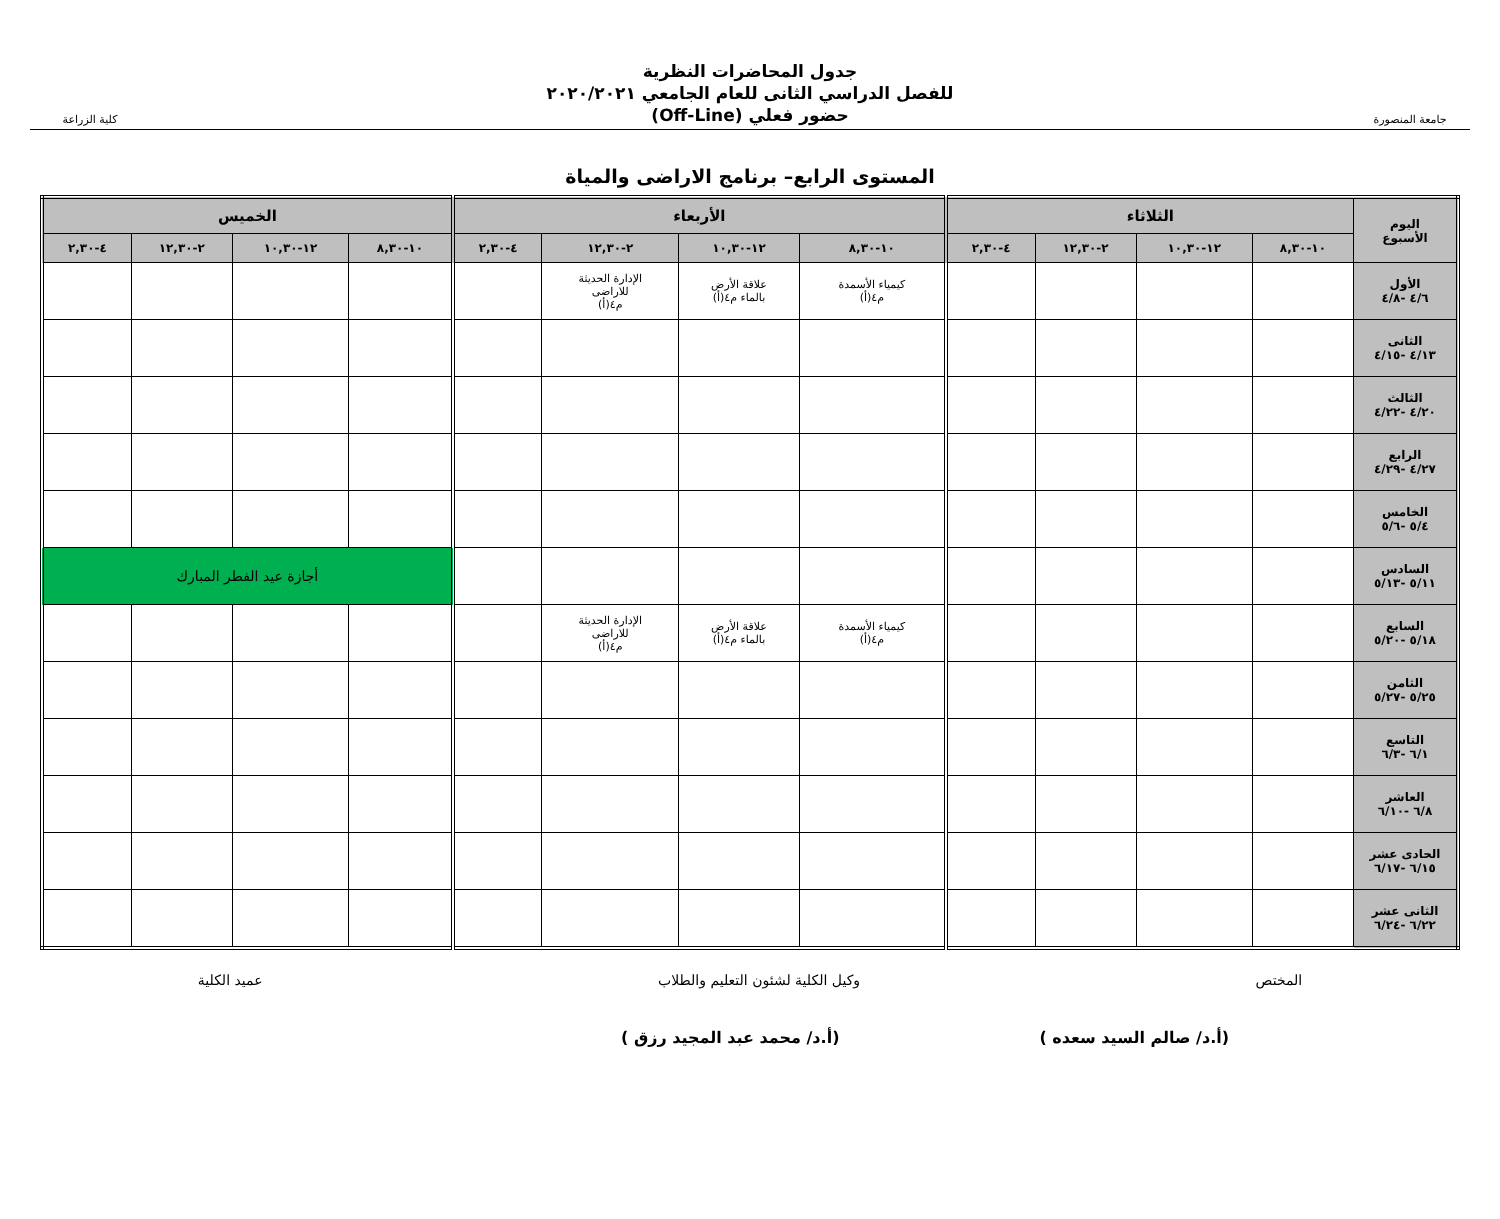جامعة المنصورة
جدول المحاضرات النظرية
للفصل الدراسي الثانى للعام الجامعي ٢٠٢٠/٢٠٢١
حضور فعلي (Off-Line)
كلية الزراعة
المستوى الرابع– برنامج الاراضى والمياة
| اليوم الأسبوع | الثلاثاء | | | | الأربعاء | | | | الخميس | | | |
| --- | --- | --- | --- | --- | --- | --- | --- | --- | --- | --- | --- | --- |
| | ١٠-٨,٣٠ | ١٢-١٠,٣٠ | ٢-١٢,٣٠ | ٤-٢,٣٠ | ١٠-٨,٣٠ | ١٢-١٠,٣٠ | ٢-١٢,٣٠ | ٤-٢,٣٠ | ١٠-٨,٣٠ | ١٢-١٠,٣٠ | ٢-١٢,٣٠ | ٤-٢,٣٠ |
| الأول ٤/٦ -٤/٨ | | | | | كيمياء الأسمدة م٤(أ) | علاقة الأرض بالماء م٤(أ) | الإدارة الحديثة للاراضى م٤(أ) | | | | | |
| الثانى ٤/١٣ -٤/١٥ | | | | | | | | | | | | |
| الثالث ٤/٢٠ -٤/٢٢ | | | | | | | | | | | | |
| الرابع ٤/٢٧ -٤/٢٩ | | | | | | | | | | | | |
| الخامس ٥/٤ -٥/٦ | | | | | | | | | | | | |
| السادس ٥/١١ -٥/١٣ | | | | | | | | | أجازة عيد الفطر المبارك | | | |
| السابع ٥/١٨ -٥/٢٠ | | | | | كيمياء الأسمدة م٤(أ) | علاقة الأرض بالماء م٤(أ) | الإدارة الحديثة للاراضى م٤(أ) | | | | | |
| الثامن ٥/٢٥ -٥/٢٧ | | | | | | | | | | | | |
| التاسع ٦/١ -٦/٣ | | | | | | | | | | | | |
| العاشر ٦/٨ -٦/١٠ | | | | | | | | | | | | |
| الحادى عشر ٦/١٥ -٦/١٧ | | | | | | | | | | | | |
| الثانى عشر ٦/٢٢ -٦/٢٤ | | | | | | | | | | | | |
المختص وكيل الكلية لشئون التعليم والطلاب عميد الكلية
(أ.د/ صالم السيد سعده ) (أ.د/ محمد عبد المجيد رزق )